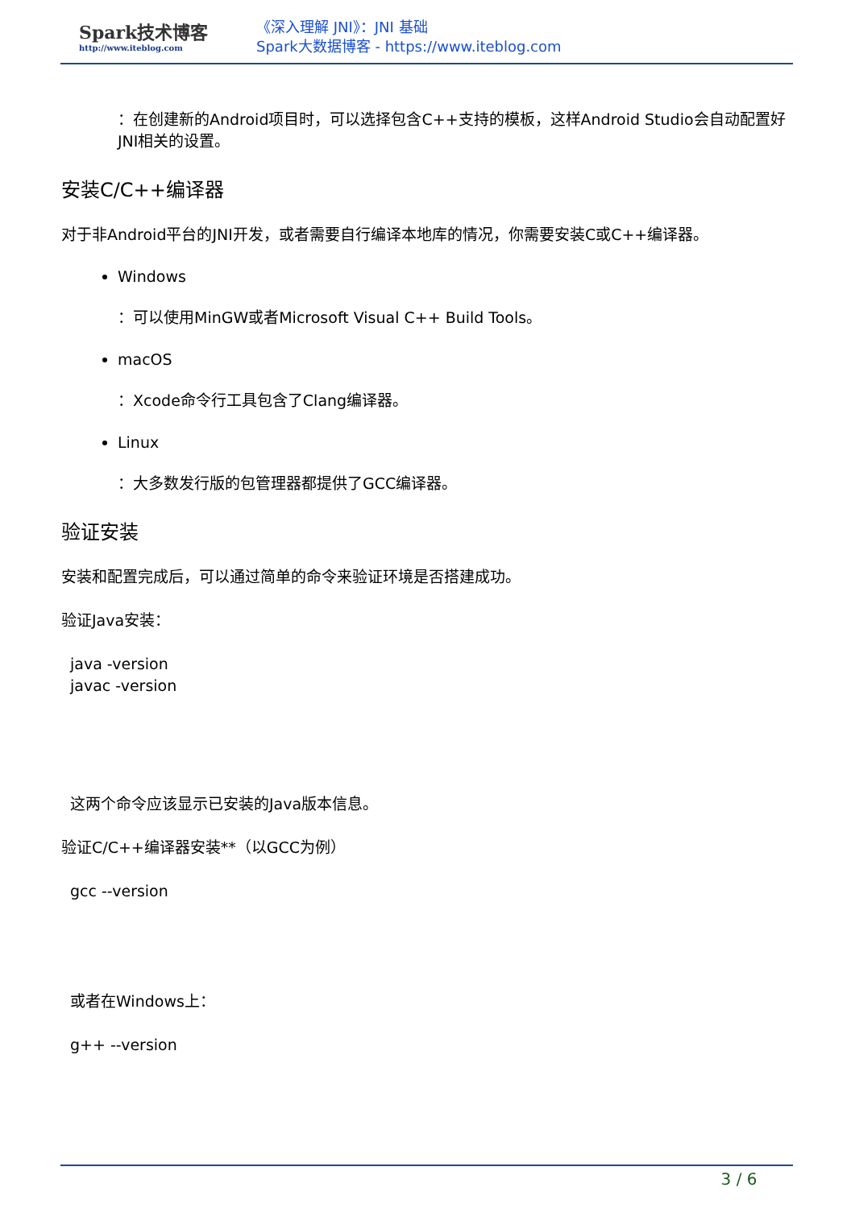Spark技术博客
http://www.iteblog.com
《深入理解 JNI》：JNI 基础
Spark大数据博客 - https://www.iteblog.com
：在创建新的Android项目时，可以选择包含C++支持的模板，这样Android Studio会自动配置好JNI相关的设置。
安装C/C++编译器
对于非Android平台的JNI开发，或者需要自行编译本地库的情况，你需要安装C或C++编译器。
Windows
：可以使用MinGW或者Microsoft Visual C++ Build Tools。
macOS
：Xcode命令行工具包含了Clang编译器。
Linux
：大多数发行版的包管理器都提供了GCC编译器。
验证安装
安装和配置完成后，可以通过简单的命令来验证环境是否搭建成功。
验证Java安装：
java -version
javac -version
这两个命令应该显示已安装的Java版本信息。
验证C/C++编译器安装**（以GCC为例）
gcc --version
或者在Windows上：
g++ --version
3 / 6